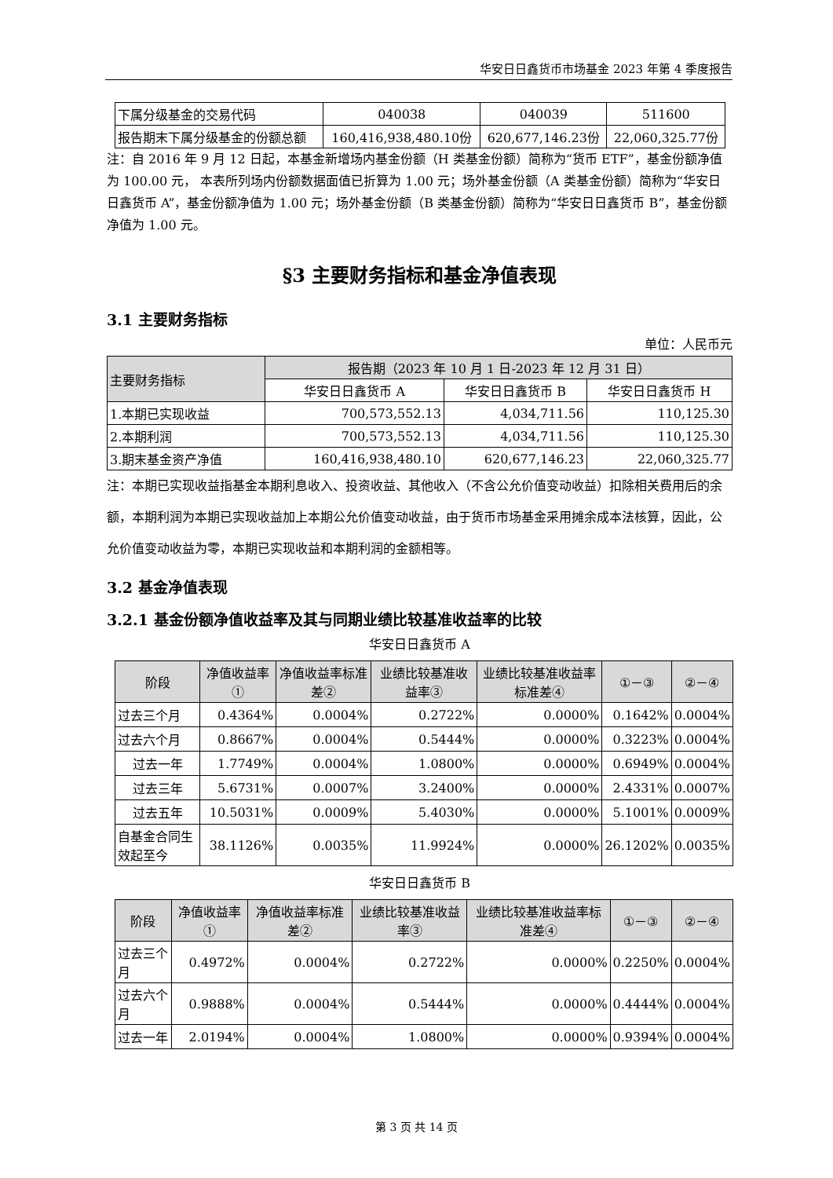华安日日鑫货币市场基金 2023 年第 4 季度报告
| 下属分级基金的交易代码 | 040038 | 040039 | 511600 |
| 报告期末下属分级基金的份额总额 | 160,416,938,480.10份 | 620,677,146.23份 | 22,060,325.77份 |
注：自 2016 年 9 月 12 日起，本基金新增场内基金份额（H 类基金份额）简称为“货币 ETF”，基金份额净值为 100.00 元， 本表所列场内份额数据面值已折算为 1.00 元；场外基金份额（A 类基金份额）简称为“华安日日鑫货币 A”，基金份额净值为 1.00 元；场外基金份额（B 类基金份额）简称为“华安日日鑫货币 B”，基金份额净值为 1.00 元。
§3 主要财务指标和基金净值表现
3.1 主要财务指标
单位：人民币元
| 主要财务指标 | 报告期（2023 年 10 月 1 日-2023 年 12 月 31 日） | | |
| --- | --- | --- | --- |
| | 华安日日鑫货币 A | 华安日日鑫货币 B | 华安日日鑫货币 H |
| 1.本期已实现收益 | 700,573,552.13 | 4,034,711.56 | 110,125.30 |
| 2.本期利润 | 700,573,552.13 | 4,034,711.56 | 110,125.30 |
| 3.期末基金资产净值 | 160,416,938,480.10 | 620,677,146.23 | 22,060,325.77 |
注：本期已实现收益指基金本期利息收入、投资收益、其他收入（不含公允价值变动收益）扣除相关费用后的余额，本期利润为本期已实现收益加上本期公允价值变动收益，由于货币市场基金采用摊余成本法核算，因此，公允价值变动收益为零，本期已实现收益和本期利润的金额相等。
3.2 基金净值表现
3.2.1 基金份额净值收益率及其与同期业绩比较基准收益率的比较
华安日日鑫货币 A
| 阶段 | 净值收益率① | 净值收益率标准差② | 业绩比较基准收益率③ | 业绩比较基准收益率标准差④ | ①－③ | ②－④ |
| --- | --- | --- | --- | --- | --- | --- |
| 过去三个月 | 0.4364% | 0.0004% | 0.2722% | 0.0000% | 0.1642% | 0.0004% |
| 过去六个月 | 0.8667% | 0.0004% | 0.5444% | 0.0000% | 0.3223% | 0.0004% |
| 过去一年 | 1.7749% | 0.0004% | 1.0800% | 0.0000% | 0.6949% | 0.0004% |
| 过去三年 | 5.6731% | 0.0007% | 3.2400% | 0.0000% | 2.4331% | 0.0007% |
| 过去五年 | 10.5031% | 0.0009% | 5.4030% | 0.0000% | 5.1001% | 0.0009% |
| 自基金合同生效起至今 | 38.1126% | 0.0035% | 11.9924% | 0.0000% | 26.1202% | 0.0035% |
华安日日鑫货币 B
| 阶段 | 净值收益率① | 净值收益率标准差② | 业绩比较基准收益率③ | 业绩比较基准收益率标准差④ | ①－③ | ②－④ |
| --- | --- | --- | --- | --- | --- | --- |
| 过去三个月 | 0.4972% | 0.0004% | 0.2722% | 0.0000% | 0.2250% | 0.0004% |
| 过去六个月 | 0.9888% | 0.0004% | 0.5444% | 0.0000% | 0.4444% | 0.0004% |
| 过去一年 | 2.0194% | 0.0004% | 1.0800% | 0.0000% | 0.9394% | 0.0004% |
第 3 页 共 14 页